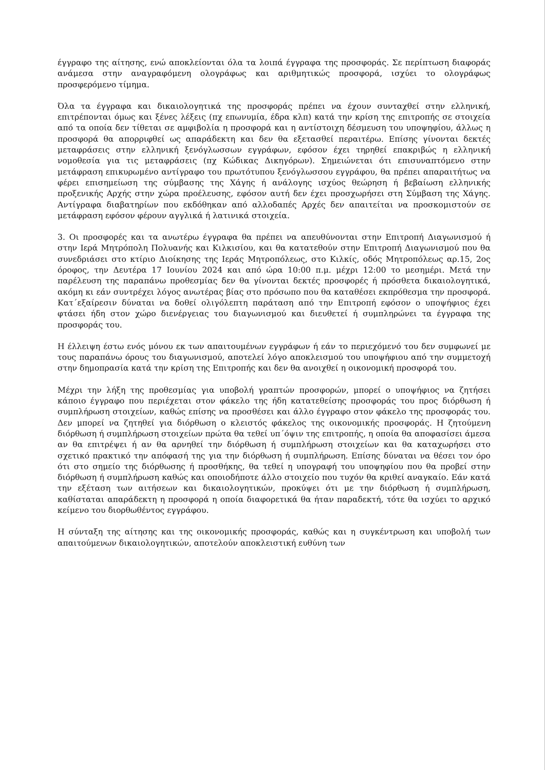έγγραφο της αίτησης, ενώ αποκλείονται όλα τα λοιπά έγγραφα της προσφοράς. Σε περίπτωση διαφοράς ανάμεσα στην αναγραφόμενη ολογράφως και αριθμητικώς προσφορά, ισχύει το ολογράφως προσφερόμενο τίμημα.
Όλα τα έγγραφα και δικαιολογητικά της προσφοράς πρέπει να έχουν συνταχθεί στην ελληνική, επιτρέπονται όμως και ξένες λέξεις (πχ επωνυμία, έδρα κλπ) κατά την κρίση της επιτροπής σε στοιχεία από τα οποία δεν τίθεται σε αμφιβολία η προσφορά και η αντίστοιχη δέσμευση του υποψηφίου, άλλως η προσφορά θα απορριφθεί ως απαράδεκτη και δεν θα εξετασθεί περαιτέρω. Επίσης γίνονται δεκτές μεταφράσεις στην ελληνική ξενόγλωσσων εγγράφων, εφόσον έχει τηρηθεί επακριβώς η ελληνική νομοθεσία για τις μεταφράσεις (πχ Κώδικας Δικηγόρων). Σημειώνεται ότι επισυναπτόμενο στην μετάφραση επικυρωμένο αντίγραφο του πρωτότυπου ξενόγλωσσου εγγράφου, θα πρέπει απαραιτήτως να φέρει επισημείωση της σύμβασης της Χάγης ή ανάλογης ισχύος θεώρηση ή βεβαίωση ελληνικής προξενικής Αρχής στην χώρα προέλευσης, εφόσον αυτή δεν έχει προσχωρήσει στη Σύμβαση της Χάγης. Αντίγραφα διαβατηρίων που εκδόθηκαν από αλλοδαπές Αρχές δεν απαιτείται να προσκομιστούν σε μετάφραση εφόσον φέρουν αγγλικά ή λατινικά στοιχεία.
3. Οι προσφορές και τα ανωτέρω έγγραφα θα πρέπει να απευθύνονται στην Επιτροπή Διαγωνισμού ή στην Ιερά Μητρόπολη Πολυανής και Κιλκισίου, και θα κατατεθούν στην Επιτροπή Διαγωνισμού που θα συνεδριάσει στο κτίριο Διοίκησης της Ιεράς Μητροπόλεως, στο Κιλκίς, οδός Μητροπόλεως αρ.15, 2ος όροφος, την Δευτέρα 17 Ιουνίου 2024 και από ώρα 10:00 π.μ. μέχρι 12:00 το μεσημέρι. Μετά την παρέλευση της παραπάνω προθεσμίας δεν θα γίνονται δεκτές προσφορές ή πρόσθετα δικαιολογητικά, ακόμη κι εάν συντρέχει λόγος ανωτέρας βίας στο πρόσωπο που θα καταθέσει εκπρόθεσμα την προσφορά. Κατ΄εξαίρεσιν δύναται να δοθεί ολιγόλεπτη παράταση από την Επιτροπή εφόσον ο υποψήφιος έχει φτάσει ήδη στον χώρο διενέργειας του διαγωνισμού και διευθετεί ή συμπληρώνει τα έγγραφα της προσφοράς του.
Η έλλειψη έστω ενός μόνου εκ των απαιτουμένων εγγράφων ή εάν το περιεχόμενό του δεν συμφωνεί με τους παραπάνω όρους του διαγωνισμού, αποτελεί λόγο αποκλεισμού του υποψήφιου από την συμμετοχή στην δημοπρασία κατά την κρίση της Επιτροπής και δεν θα ανοιχθεί η οικονομική προσφορά του.
Μέχρι την λήξη της προθεσμίας για υποβολή γραπτών προσφορών, μπορεί ο υποψήφιος να ζητήσει κάποιο έγγραφο που περιέχεται στον φάκελο της ήδη κατατεθείσης προσφοράς του προς διόρθωση ή συμπλήρωση στοιχείων, καθώς επίσης να προσθέσει και άλλο έγγραφο στον φάκελο της προσφοράς του. Δεν μπορεί να ζητηθεί για διόρθωση ο κλειστός φάκελος της οικονομικής προσφοράς. Η ζητούμενη διόρθωση ή συμπλήρωση στοιχείων πρώτα θα τεθεί υπ΄όψιν της επιτροπής, η οποία θα αποφασίσει άμεσα αν θα επιτρέψει ή αν θα αρνηθεί την διόρθωση ή συμπλήρωση στοιχείων και θα καταχωρήσει στο σχετικό πρακτικό την απόφασή της για την διόρθωση ή συμπλήρωση. Επίσης δύναται να θέσει τον όρο ότι στο σημείο της διόρθωσης ή προσθήκης, θα τεθεί η υπογραφή του υποψηφίου που θα προβεί στην διόρθωση ή συμπλήρωση καθώς και οποιοδήποτε άλλο στοιχείο που τυχόν θα κριθεί αναγκαίο. Εάν κατά την εξέταση των αιτήσεων και δικαιολογητικών, προκύψει ότι με την διόρθωση ή συμπλήρωση, καθίσταται απαράδεκτη η προσφορά η οποία διαφορετικά θα ήταν παραδεκτή, τότε θα ισχύει το αρχικό κείμενο του διορθωθέντος εγγράφου.
Η σύνταξη της αίτησης και της οικονομικής προσφοράς, καθώς και η συγκέντρωση και υποβολή των απαιτούμενων δικαιολογητικών, αποτελούν αποκλειστική ευθύνη των